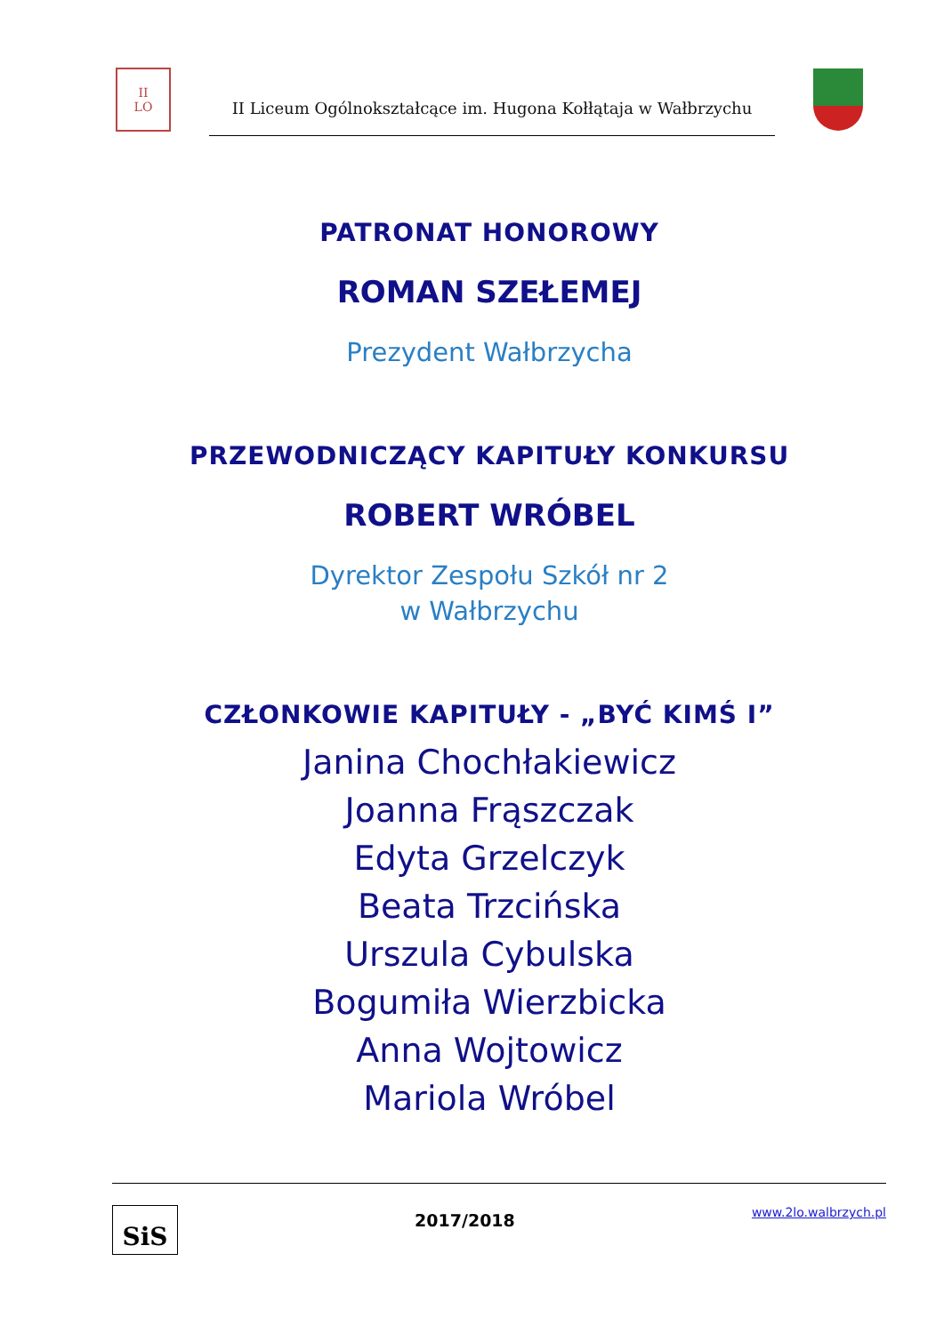II
LO
II Liceum Ogólnokształcące im. Hugona Kołłątaja w Wałbrzychu
PATRONAT HONOROWY
ROMAN SZEŁEMEJ
Prezydent Wałbrzycha
PRZEWODNICZĄCY KAPITUŁY KONKURSU
ROBERT WRÓBEL
Dyrektor Zespołu Szkół nr 2
w Wałbrzychu
CZŁONKOWIE KAPITUŁY - „BYĆ KIMŚ I”
Janina Chochłakiewicz
Joanna Frąszczak
Edyta Grzelczyk
Beata Trzcińska
Urszula Cybulska
Bogumiła Wierzbicka
Anna Wojtowicz
Mariola Wróbel
SiS
2017/2018
www.2lo.walbrzych.pl